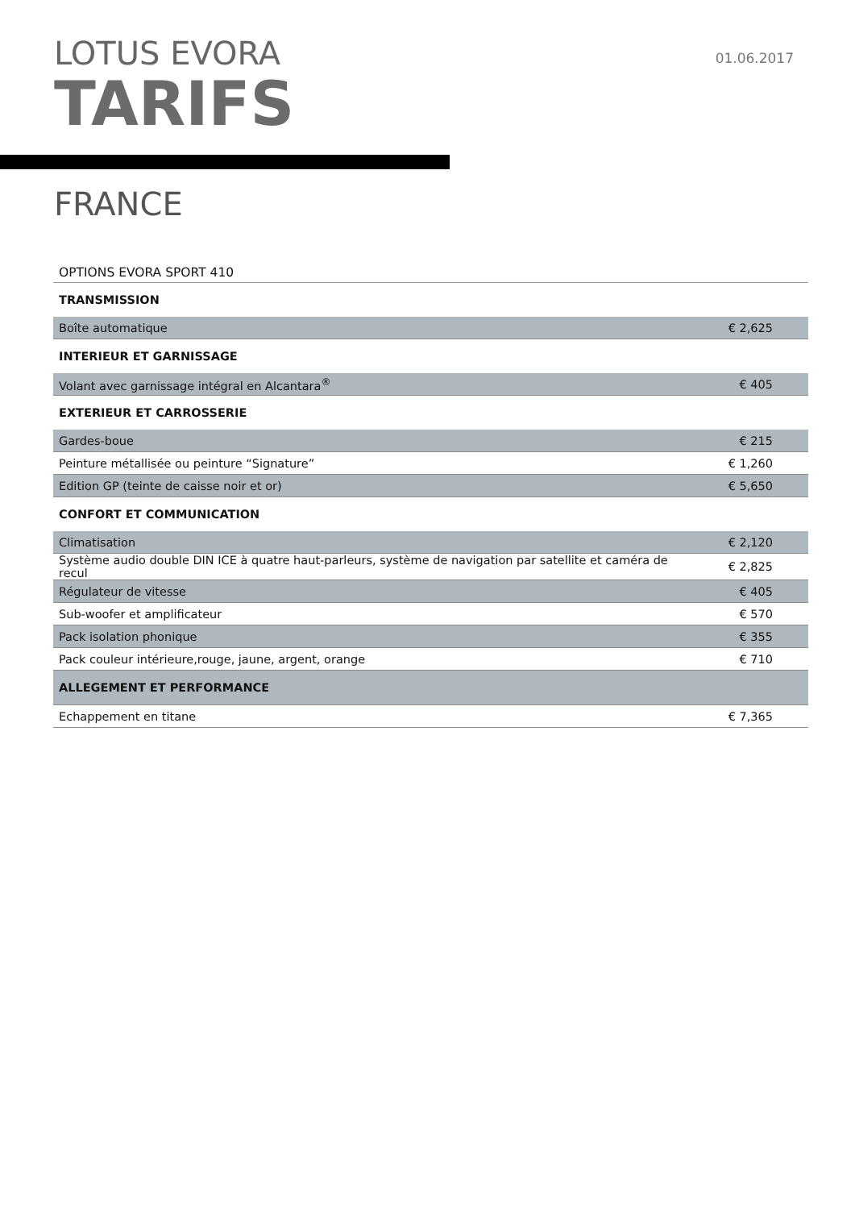01.06.2017
LOTUS EVORA
TARIFS
FRANCE
| OPTIONS EVORA SPORT 410 | |
| TRANSMISSION | |
| Boîte automatique | € 2,625 |
| INTERIEUR ET GARNISSAGE | |
| Volant avec garnissage intégral en Alcantara<sup>®</sup> | € 405 |
| EXTERIEUR ET CARROSSERIE | |
| Gardes-boue | € 215 |
| Peinture métallisée ou peinture “Signature” | € 1,260 |
| Edition GP (teinte de caisse noir et or) | € 5,650 |
| CONFORT ET COMMUNICATION | |
| Climatisation | € 2,120 |
| Système audio double DIN ICE à quatre haut-parleurs, système de navigation par satellite et caméra de recul | € 2,825 |
| Régulateur de vitesse | € 405 |
| Sub-woofer et amplificateur | € 570 |
| Pack isolation phonique | € 355 |
| Pack couleur intérieure,rouge, jaune, argent, orange | € 710 |
| ALLEGEMENT ET PERFORMANCE | |
| Echappement en titane | € 7,365 |